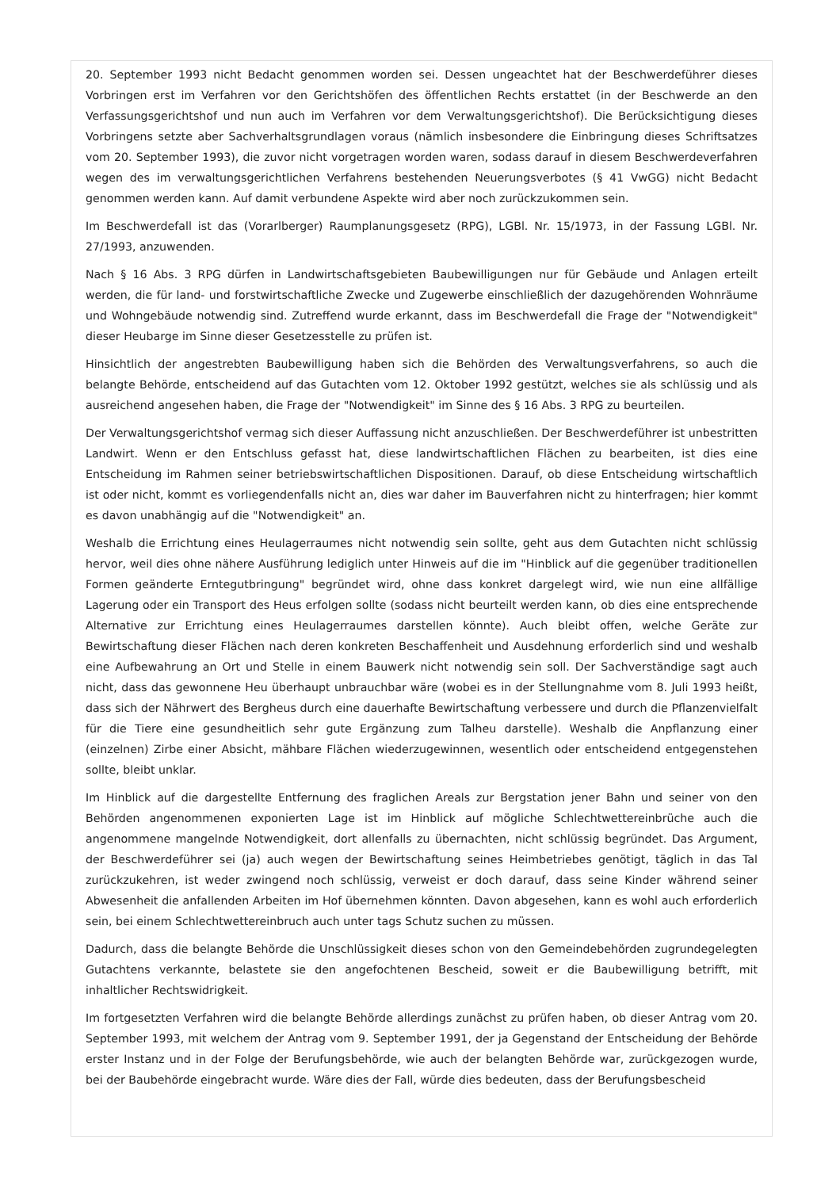20. September 1993 nicht Bedacht genommen worden sei. Dessen ungeachtet hat der Beschwerdeführer dieses Vorbringen erst im Verfahren vor den Gerichtshöfen des öffentlichen Rechts erstattet (in der Beschwerde an den Verfassungsgerichtshof und nun auch im Verfahren vor dem Verwaltungsgerichtshof). Die Berücksichtigung dieses Vorbringens setzte aber Sachverhaltsgrundlagen voraus (nämlich insbesondere die Einbringung dieses Schriftsatzes vom 20. September 1993), die zuvor nicht vorgetragen worden waren, sodass darauf in diesem Beschwerdeverfahren wegen des im verwaltungsgerichtlichen Verfahrens bestehenden Neuerungsverbotes (§ 41 VwGG) nicht Bedacht genommen werden kann. Auf damit verbundene Aspekte wird aber noch zurückzukommen sein.
Im Beschwerdefall ist das (Vorarlberger) Raumplanungsgesetz (RPG), LGBl. Nr. 15/1973, in der Fassung LGBl. Nr. 27/1993, anzuwenden.
Nach § 16 Abs. 3 RPG dürfen in Landwirtschaftsgebieten Baubewilligungen nur für Gebäude und Anlagen erteilt werden, die für land- und forstwirtschaftliche Zwecke und Zugewerbe einschließlich der dazugehörenden Wohnräume und Wohngebäude notwendig sind. Zutreffend wurde erkannt, dass im Beschwerdefall die Frage der "Notwendigkeit" dieser Heubarge im Sinne dieser Gesetzesstelle zu prüfen ist.
Hinsichtlich der angestrebten Baubewilligung haben sich die Behörden des Verwaltungsverfahrens, so auch die belangte Behörde, entscheidend auf das Gutachten vom 12. Oktober 1992 gestützt, welches sie als schlüssig und als ausreichend angesehen haben, die Frage der "Notwendigkeit" im Sinne des § 16 Abs. 3 RPG zu beurteilen.
Der Verwaltungsgerichtshof vermag sich dieser Auffassung nicht anzuschließen. Der Beschwerdeführer ist unbestritten Landwirt. Wenn er den Entschluss gefasst hat, diese landwirtschaftlichen Flächen zu bearbeiten, ist dies eine Entscheidung im Rahmen seiner betriebswirtschaftlichen Dispositionen. Darauf, ob diese Entscheidung wirtschaftlich ist oder nicht, kommt es vorliegendenfalls nicht an, dies war daher im Bauverfahren nicht zu hinterfragen; hier kommt es davon unabhängig auf die "Notwendigkeit" an.
Weshalb die Errichtung eines Heulagerraumes nicht notwendig sein sollte, geht aus dem Gutachten nicht schlüssig hervor, weil dies ohne nähere Ausführung lediglich unter Hinweis auf die im "Hinblick auf die gegenüber traditionellen Formen geänderte Erntegutbringung" begründet wird, ohne dass konkret dargelegt wird, wie nun eine allfällige Lagerung oder ein Transport des Heus erfolgen sollte (sodass nicht beurteilt werden kann, ob dies eine entsprechende Alternative zur Errichtung eines Heulagerraumes darstellen könnte). Auch bleibt offen, welche Geräte zur Bewirtschaftung dieser Flächen nach deren konkreten Beschaffenheit und Ausdehnung erforderlich sind und weshalb eine Aufbewahrung an Ort und Stelle in einem Bauwerk nicht notwendig sein soll. Der Sachverständige sagt auch nicht, dass das gewonnene Heu überhaupt unbrauchbar wäre (wobei es in der Stellungnahme vom 8. Juli 1993 heißt, dass sich der Nährwert des Bergheus durch eine dauerhafte Bewirtschaftung verbessere und durch die Pflanzenvielfalt für die Tiere eine gesundheitlich sehr gute Ergänzung zum Talheu darstelle). Weshalb die Anpflanzung einer (einzelnen) Zirbe einer Absicht, mähbare Flächen wiederzugewinnen, wesentlich oder entscheidend entgegenstehen sollte, bleibt unklar.
Im Hinblick auf die dargestellte Entfernung des fraglichen Areals zur Bergstation jener Bahn und seiner von den Behörden angenommenen exponierten Lage ist im Hinblick auf mögliche Schlechtwettereinbrüche auch die angenommene mangelnde Notwendigkeit, dort allenfalls zu übernachten, nicht schlüssig begründet. Das Argument, der Beschwerdeführer sei (ja) auch wegen der Bewirtschaftung seines Heimbetriebes genötigt, täglich in das Tal zurückzukehren, ist weder zwingend noch schlüssig, verweist er doch darauf, dass seine Kinder während seiner Abwesenheit die anfallenden Arbeiten im Hof übernehmen könnten. Davon abgesehen, kann es wohl auch erforderlich sein, bei einem Schlechtwettereinbruch auch unter tags Schutz suchen zu müssen.
Dadurch, dass die belangte Behörde die Unschlüssigkeit dieses schon von den Gemeindebehörden zugrundegelegten Gutachtens verkannte, belastete sie den angefochtenen Bescheid, soweit er die Baubewilligung betrifft, mit inhaltlicher Rechtswidrigkeit.
Im fortgesetzten Verfahren wird die belangte Behörde allerdings zunächst zu prüfen haben, ob dieser Antrag vom 20. September 1993, mit welchem der Antrag vom 9. September 1991, der ja Gegenstand der Entscheidung der Behörde erster Instanz und in der Folge der Berufungsbehörde, wie auch der belangten Behörde war, zurückgezogen wurde, bei der Baubehörde eingebracht wurde. Wäre dies der Fall, würde dies bedeuten, dass der Berufungsbescheid